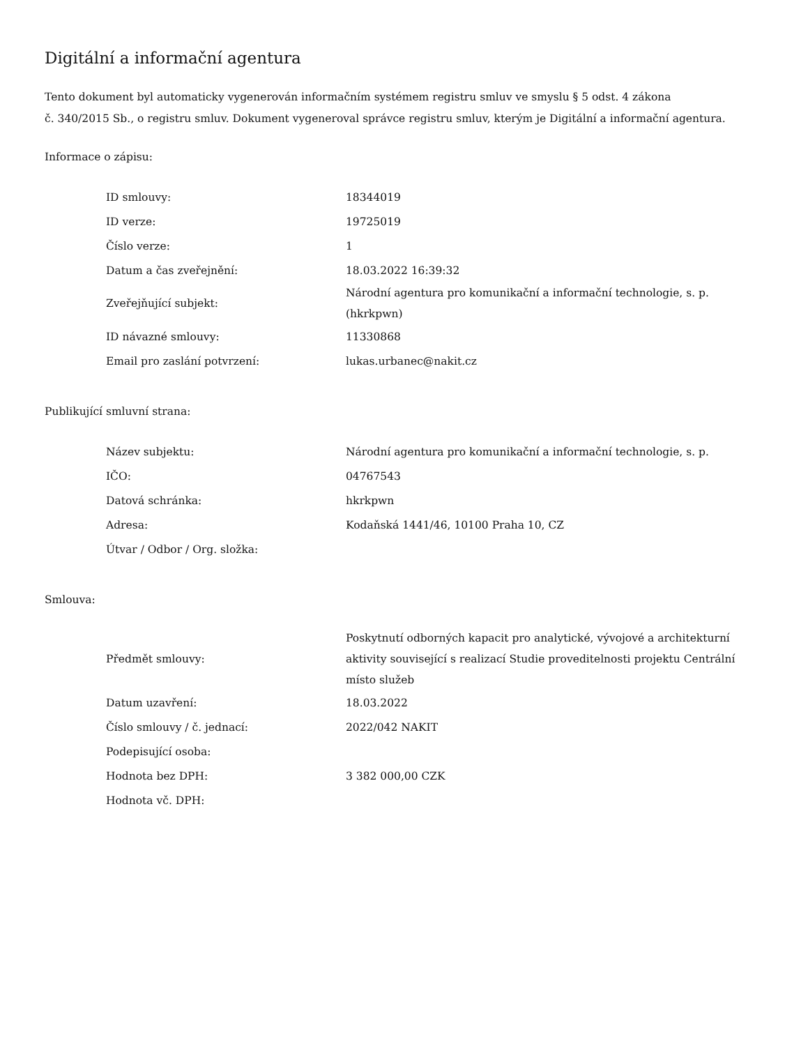Digitální a informační agentura
Tento dokument byl automaticky vygenerován informačním systémem registru smluv ve smyslu § 5 odst. 4 zákona
č. 340/2015 Sb., o registru smluv. Dokument vygeneroval správce registru smluv, kterým je Digitální a informační agentura.
Informace o zápisu:
| ID smlouvy: | 18344019 |
| ID verze: | 19725019 |
| Číslo verze: | 1 |
| Datum a čas zveřejnění: | 18.03.2022 16:39:32 |
| Zveřejňující subjekt: | Národní agentura pro komunikační a informační technologie, s. p. (hkrkpwn) |
| ID návazné smlouvy: | 11330868 |
| Email pro zaslání potvrzení: | lukas.urbanec@nakit.cz |
Publikující smluvní strana:
| Název subjektu: | Národní agentura pro komunikační a informační technologie, s. p. |
| IČO: | 04767543 |
| Datová schránka: | hkrkpwn |
| Adresa: | Kodaňská 1441/46, 10100 Praha 10, CZ |
| Útvar / Odbor / Org. složka: | |
Smlouva:
| Předmět smlouvy: | Poskytnutí odborných kapacit pro analytické, vývojové a architekturní aktivity související s realizací Studie proveditelnosti projektu Centrální místo služeb |
| Datum uzavření: | 18.03.2022 |
| Číslo smlouvy / č. jednací: | 2022/042 NAKIT |
| Podepisující osoba: | |
| Hodnota bez DPH: | 3 382 000,00 CZK |
| Hodnota vč. DPH: | |